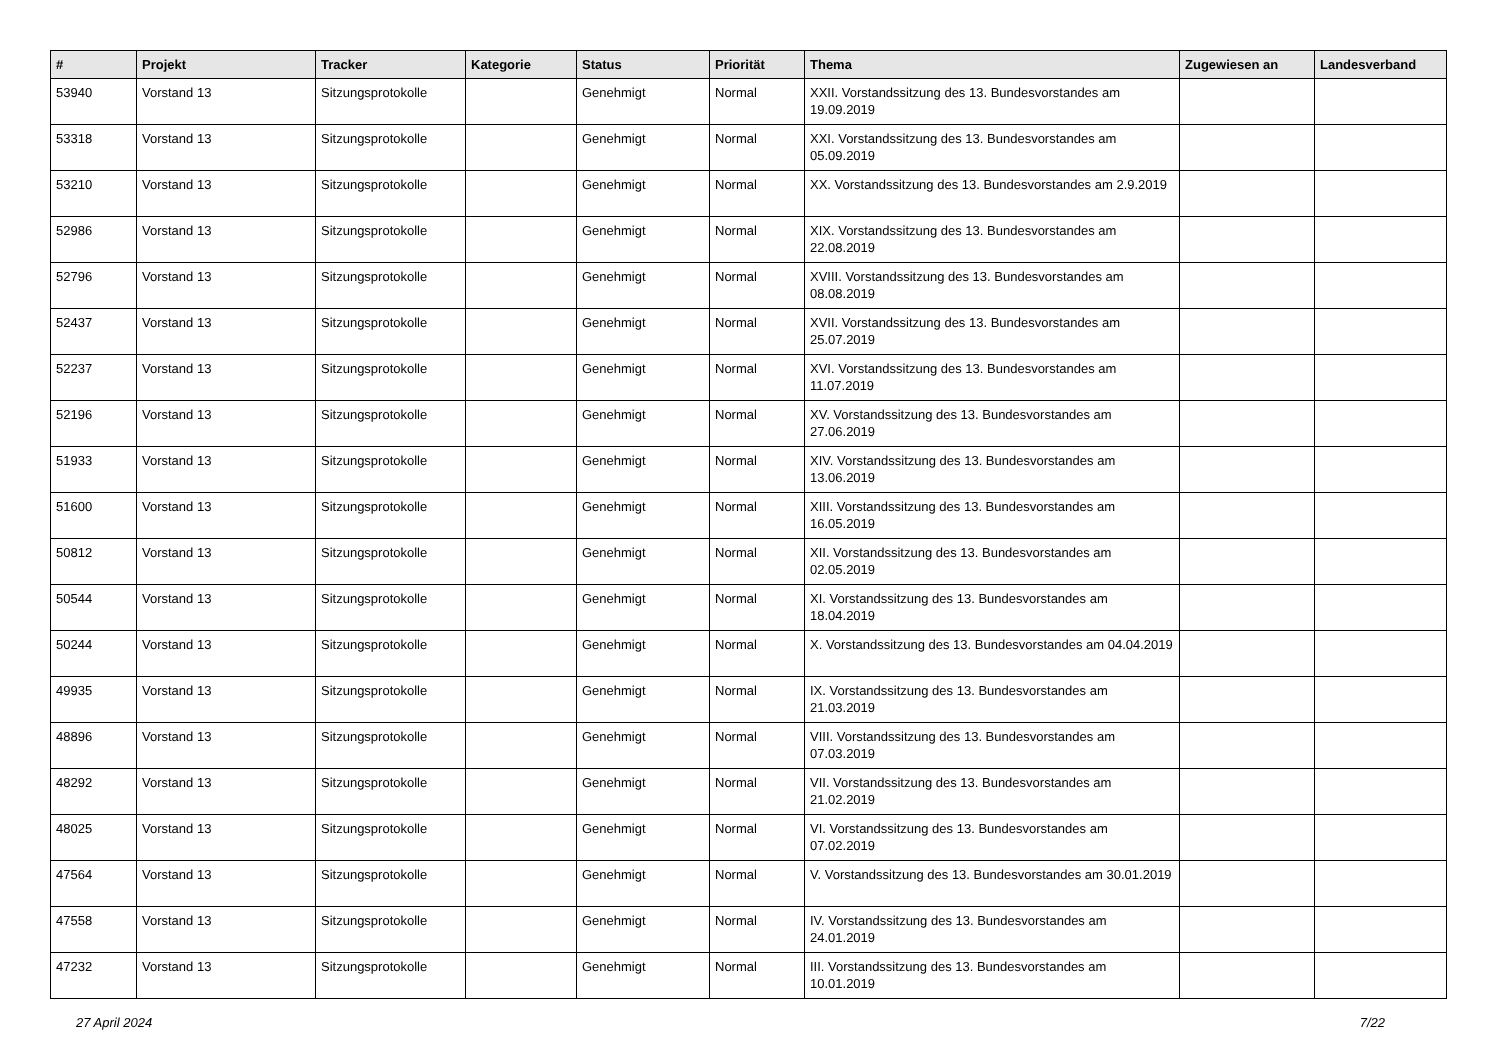| # | Projekt | Tracker | Kategorie | Status | Priorität | Thema | Zugewiesen an | Landesverband |
| --- | --- | --- | --- | --- | --- | --- | --- | --- |
| 53940 | Vorstand 13 | Sitzungsprotokolle | | Genehmigt | Normal | XXII. Vorstandssitzung des 13. Bundesvorstandes am 19.09.2019 | | |
| 53318 | Vorstand 13 | Sitzungsprotokolle | | Genehmigt | Normal | XXI. Vorstandssitzung des 13. Bundesvorstandes am 05.09.2019 | | |
| 53210 | Vorstand 13 | Sitzungsprotokolle | | Genehmigt | Normal | XX. Vorstandssitzung des 13. Bundesvorstandes am 2.9.2019 | | |
| 52986 | Vorstand 13 | Sitzungsprotokolle | | Genehmigt | Normal | XIX. Vorstandssitzung des 13. Bundesvorstandes am 22.08.2019 | | |
| 52796 | Vorstand 13 | Sitzungsprotokolle | | Genehmigt | Normal | XVIII. Vorstandssitzung des 13. Bundesvorstandes am 08.08.2019 | | |
| 52437 | Vorstand 13 | Sitzungsprotokolle | | Genehmigt | Normal | XVII. Vorstandssitzung des 13. Bundesvorstandes am 25.07.2019 | | |
| 52237 | Vorstand 13 | Sitzungsprotokolle | | Genehmigt | Normal | XVI. Vorstandssitzung des 13. Bundesvorstandes am 11.07.2019 | | |
| 52196 | Vorstand 13 | Sitzungsprotokolle | | Genehmigt | Normal | XV. Vorstandssitzung des 13. Bundesvorstandes am 27.06.2019 | | |
| 51933 | Vorstand 13 | Sitzungsprotokolle | | Genehmigt | Normal | XIV. Vorstandssitzung des 13. Bundesvorstandes am 13.06.2019 | | |
| 51600 | Vorstand 13 | Sitzungsprotokolle | | Genehmigt | Normal | XIII. Vorstandssitzung des 13. Bundesvorstandes am 16.05.2019 | | |
| 50812 | Vorstand 13 | Sitzungsprotokolle | | Genehmigt | Normal | XII. Vorstandssitzung des 13. Bundesvorstandes am 02.05.2019 | | |
| 50544 | Vorstand 13 | Sitzungsprotokolle | | Genehmigt | Normal | XI. Vorstandssitzung des 13. Bundesvorstandes am 18.04.2019 | | |
| 50244 | Vorstand 13 | Sitzungsprotokolle | | Genehmigt | Normal | X. Vorstandssitzung des 13. Bundesvorstandes am 04.04.2019 | | |
| 49935 | Vorstand 13 | Sitzungsprotokolle | | Genehmigt | Normal | IX. Vorstandssitzung des 13. Bundesvorstandes am 21.03.2019 | | |
| 48896 | Vorstand 13 | Sitzungsprotokolle | | Genehmigt | Normal | VIII. Vorstandssitzung des 13. Bundesvorstandes am 07.03.2019 | | |
| 48292 | Vorstand 13 | Sitzungsprotokolle | | Genehmigt | Normal | VII. Vorstandssitzung des 13. Bundesvorstandes am 21.02.2019 | | |
| 48025 | Vorstand 13 | Sitzungsprotokolle | | Genehmigt | Normal | VI. Vorstandssitzung des 13. Bundesvorstandes am 07.02.2019 | | |
| 47564 | Vorstand 13 | Sitzungsprotokolle | | Genehmigt | Normal | V. Vorstandssitzung des 13. Bundesvorstandes am 30.01.2019 | | |
| 47558 | Vorstand 13 | Sitzungsprotokolle | | Genehmigt | Normal | IV. Vorstandssitzung des 13. Bundesvorstandes am 24.01.2019 | | |
| 47232 | Vorstand 13 | Sitzungsprotokolle | | Genehmigt | Normal | III. Vorstandssitzung des 13. Bundesvorstandes am 10.01.2019 | | |
27 April 2024 7/22